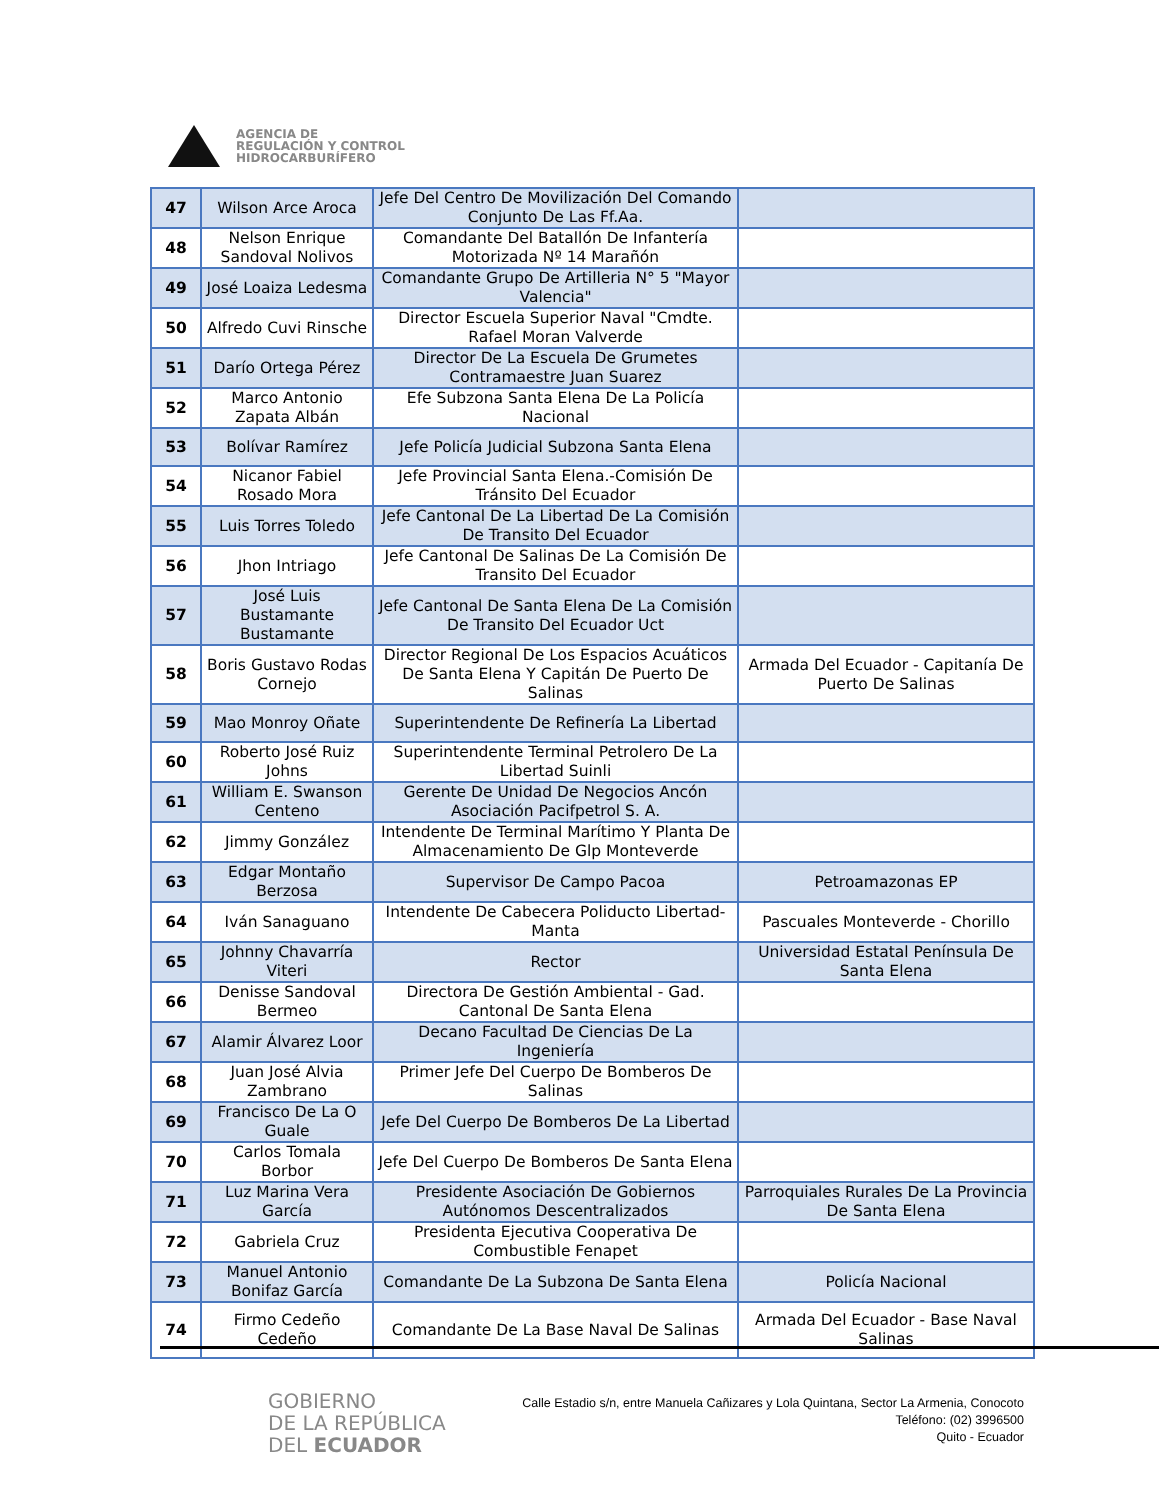AGENCIA DE
REGULACIÓN Y CONTROL
HIDROCARBURÍFERO
| 47 | Wilson Arce Aroca | Jefe Del Centro De Movilización Del Comando Conjunto De Las Ff.Aa. | |
| 48 | Nelson Enrique Sandoval Nolivos | Comandante Del Batallón De Infantería Motorizada Nº 14 Marañón | |
| 49 | José Loaiza Ledesma | Comandante Grupo De Artilleria N° 5 "Mayor Valencia" | |
| 50 | Alfredo Cuvi Rinsche | Director Escuela Superior Naval "Cmdte. Rafael Moran Valverde | |
| 51 | Darío Ortega Pérez | Director De La Escuela De Grumetes Contramaestre Juan Suarez | |
| 52 | Marco Antonio Zapata Albán | Efe Subzona Santa Elena De La Policía Nacional | |
| 53 | Bolívar Ramírez | Jefe Policía Judicial Subzona Santa Elena | |
| 54 | Nicanor Fabiel Rosado Mora | Jefe Provincial Santa Elena.-Comisión De Tránsito Del Ecuador | |
| 55 | Luis Torres Toledo | Jefe Cantonal De La Libertad De La Comisión De Transito Del Ecuador | |
| 56 | Jhon Intriago | Jefe Cantonal De Salinas De La Comisión De Transito Del Ecuador | |
| 57 | José Luis Bustamante Bustamante | Jefe Cantonal De Santa Elena De La Comisión De Transito Del Ecuador Uct | |
| 58 | Boris Gustavo Rodas Cornejo | Director Regional De Los Espacios Acuáticos De Santa Elena Y Capitán De Puerto De Salinas | Armada Del Ecuador - Capitanía De Puerto De Salinas |
| 59 | Mao Monroy Oñate | Superintendente De Refinería La Libertad | |
| 60 | Roberto José Ruiz Johns | Superintendente Terminal Petrolero De La Libertad Suinli | |
| 61 | William E. Swanson Centeno | Gerente De Unidad De Negocios Ancón Asociación Pacifpetrol S. A. | |
| 62 | Jimmy González | Intendente De Terminal Marítimo Y Planta De Almacenamiento De Glp Monteverde | |
| 63 | Edgar Montaño Berzosa | Supervisor De Campo Pacoa | Petroamazonas EP |
| 64 | Iván Sanaguano | Intendente De Cabecera Poliducto Libertad-Manta | Pascuales Monteverde - Chorillo |
| 65 | Johnny Chavarría Viteri | Rector | Universidad Estatal Península De Santa Elena |
| 66 | Denisse Sandoval Bermeo | Directora De Gestión Ambiental - Gad. Cantonal De Santa Elena | |
| 67 | Alamir Álvarez Loor | Decano Facultad De Ciencias De La Ingeniería | |
| 68 | Juan José Alvia Zambrano | Primer Jefe Del Cuerpo De Bomberos De Salinas | |
| 69 | Francisco De La O Guale | Jefe Del Cuerpo De Bomberos De La Libertad | |
| 70 | Carlos Tomala Borbor | Jefe Del Cuerpo De Bomberos De Santa Elena | |
| 71 | Luz Marina Vera García | Presidente Asociación De Gobiernos Autónomos Descentralizados | Parroquiales Rurales De La Provincia De Santa Elena |
| 72 | Gabriela Cruz | Presidenta Ejecutiva Cooperativa De Combustible Fenapet | |
| 73 | Manuel Antonio Bonifaz García | Comandante De La Subzona De Santa Elena | Policía Nacional |
| 74 | Firmo Cedeño Cedeño | Comandante De La Base Naval De Salinas | Armada Del Ecuador - Base Naval Salinas |
GOBIERNO
DE LA REPÚBLICA
DEL ECUADOR
Calle Estadio s/n, entre Manuela Cañizares y Lola Quintana, Sector La Armenia, Conocoto
Teléfono: (02) 3996500
Quito - Ecuador